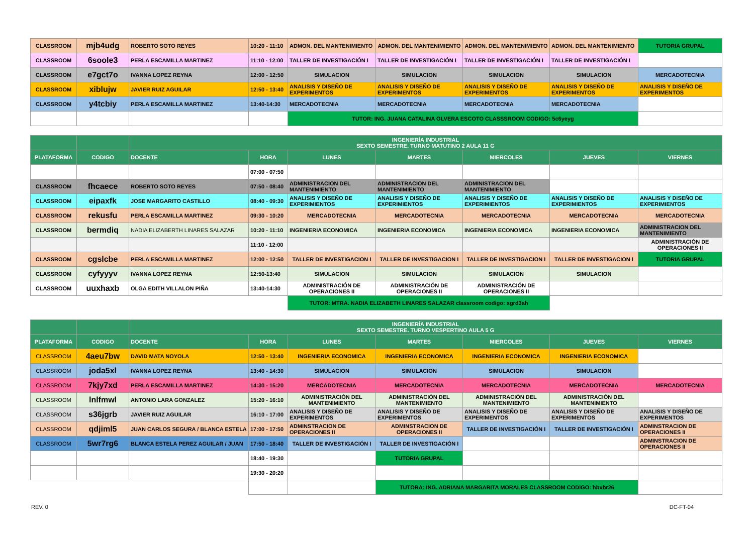| CLASSROOM | mjb4udg | ROBERTO SOTO REYES | 10:20 - 11:10 | ADMON. DEL MANTENIMIENTO | ADMON. DEL MANTENIMIENTO | ADMON. DEL MANTENIMIENTO | ADMON. DEL MANTENIMIENTO | TUTORIA GRUPAL |
| CLASSROOM | 6soole3 | PERLA ESCAMILLA MARTINEZ | 11:10 - 12:00 | TALLER DE INVESTIGACIÓN I | TALLER DE INVESTIGACIÓN I | TALLER DE INVESTIGACIÓN I | TALLER DE INVESTIGACIÓN I | |
| CLASSROOM | e7gct7o | IVANNA LOPEZ REYNA | 12:00 - 12:50 | SIMULACION | SIMULACION | SIMULACION | SIMULACION | MERCADOTECNIA |
| CLASSROOM | xiblujw | JAVIER RUIZ AGUILAR | 12:50 - 13:40 | ANALISIS Y DISEÑO DE EXPERIMENTOS | ANALISIS Y DISEÑO DE EXPERIMENTOS | ANALISIS Y DISEÑO DE EXPERIMENTOS | ANALISIS Y DISEÑO DE EXPERIMENTOS | ANALISIS Y DISEÑO DE EXPERIMENTOS |
| CLASSROOM | y4tcbiy | PERLA ESCAMILLA MARTINEZ | 13:40-14:30 | MERCADOTECNIA | MERCADOTECNIA | MERCADOTECNIA | MERCADOTECNIA | |
| | | | | TUTOR: ING. JUANA CATALINA OLVERA ESCOTO CLASSSROOM CODIGO: 5c6yeyg | | | | |
| | | INGENIERÍA INDUSTRIAL SEXTO SEMESTRE. TURNO MATUTINO 2 AULA 11 G | | | | | | |
| PLATAFORMA | CODIGO | DOCENTE | HORA | LUNES | MARTES | MIERCOLES | JUEVES | VIERNES |
| | | | 07:00 - 07:50 | | | | | |
| CLASSROOM | fhcaece | ROBERTO SOTO REYES | 07:50 - 08:40 | ADMINISTRACION DEL MANTENIMIENTO | ADMINISTRACION DEL MANTENIMIENTO | ADMINISTRACION DEL MANTENIMIENTO | | |
| CLASSROOM | eipaxfk | JOSE MARGARITO CASTILLO | 08:40 - 09:30 | ANALISIS Y DISEÑO DE EXPERIMIENTOS | ANALISIS Y DISEÑO DE EXPERIMIENTOS | ANALISIS Y DISEÑO DE EXPERIMIENTOS | ANALISIS Y DISEÑO DE EXPERIMIENTOS | ANALISIS Y DISEÑO DE EXPERIMIENTOS |
| CLASSROOM | rekusfu | PERLA ESCAMILLA MARTINEZ | 09:30 - 10:20 | MERCADOTECNIA | MERCADOTECNIA | MERCADOTECNIA | MERCADOTECNIA | MERCADOTECNIA |
| CLASSROOM | bermdiq | NADIA ELIZABERTH LINARES SALAZAR | 10:20 - 11:10 | INGENIERIA ECONOMICA | INGENIERIA ECONOMICA | INGENIERIA ECONOMICA | INGENIERIA ECONOMICA | ADMINISTRACION DEL MANTENIMIENTO |
| | | | 11:10 - 12:00 | | | | | ADMINISTRACIÓN DE OPERACIONES II |
| CLASSROOM | cgslcbe | PERLA ESCAMILLA MARTINEZ | 12:00 - 12:50 | TALLER DE INVESTIGACION I | TALLER DE INVESTIGACION I | TALLER DE INVESTIGACION I | TALLER DE INVESTIGACION I | TUTORIA GRUPAL |
| CLASSROOM | cyfyyyv | IVANNA LOPEZ REYNA | 12:50-13:40 | SIMULACION | SIMULACION | SIMULACION | SIMULACION | |
| CLASSROOM | uuxhaxb | OLGA EDITH VILLALON PIÑA | 13:40-14:30 | ADMINISTRACIÓN DE OPERACIONES II | ADMINISTRACIÓN DE OPERACIONES II | ADMINISTRACIÓN DE OPERACIONES II | | |
| | | | | TUTOR: MTRA. NADIA ELIZABETH LINARES SALAZAR classroom codigo: xgrd3ah | | | | |
| | | INGENIERÍA INDUSTRIAL SEXTO SEMESTRE. TURNO VESPERTINO AULA 5 G | | | | | | |
| PLATAFORMA | CODIGO | DOCENTE | HORA | LUNES | MARTES | MIERCOLES | JUEVES | VIERNES |
| CLASSROOM | 4aeu7bw | DAVID MATA NOYOLA | 12:50 - 13:40 | INGENIERIA ECONOMICA | INGENIERIA ECONOMICA | INGENIERIA ECONOMICA | INGENIERIA ECONOMICA | |
| CLASSROOM | joda5xl | IVANNA LOPEZ REYNA | 13:40 - 14:30 | SIMULACION | SIMULACION | SIMULACION | SIMULACION | |
| CLASSROOM | 7kjy7xd | PERLA ESCAMILLA MARTINEZ | 14:30 - 15:20 | MERCADOTECNIA | MERCADOTECNIA | MERCADOTECNIA | MERCADOTECNIA | MERCADOTECNIA |
| CLASSROOM | lnlfmwl | ANTONIO LARA GONZALEZ | 15:20 - 16:10 | ADMINISTRACIÓN DEL MANTENIMIENTO | ADMINISTRACIÓN DEL MANTENIMIENTO | ADMINISTRACIÓN DEL MANTENIMIENTO | ADMINISTRACIÓN DEL MANTENIMIENTO | |
| CLASSROOM | s36jgrb | JAVIER RUIZ AGUILAR | 16:10 - 17:00 | ANALISIS Y DISEÑO DE EXPERIMENTOS | ANALISIS Y DISEÑO DE EXPERIMENTOS | ANALISIS Y DISEÑO DE EXPERIMENTOS | ANALISIS Y DISEÑO DE EXPERIMENTOS | ANALISIS Y DISEÑO DE EXPERIMENTOS |
| CLASSROOM | qdjiml5 | JUAN CARLOS SEGURA / BLANCA ESTELA | 17:00 - 17:50 | ADMINSTRACION DE OPERACIONES II | ADMINSTRACION DE OPERACIONES II | TALLER DE INVESTIGACIÓN I | TALLER DE INVESTIGACIÓN I | ADMINSTRACION DE OPERACIONES II |
| CLASSROOM | 5wr7rg6 | BLANCA ESTELA PEREZ AGUILAR / JUAN | 17:50 - 18:40 | TALLER DE INVESTIGACIÓN I | TALLER DE INVESTIGACIÓN I | | | ADMINSTRACION DE OPERACIONES II |
| | | | 18:40 - 19:30 | | TUTORIA GRUPAL | | | |
| | | | 19:30 - 20:20 | | | | | |
| | | | | | TUTORA: ING. ADRIANA MARGARITA MORALES CLASSROOM CODIGO: hbxbr26 | | | |
REV. 0 DC-FT-04